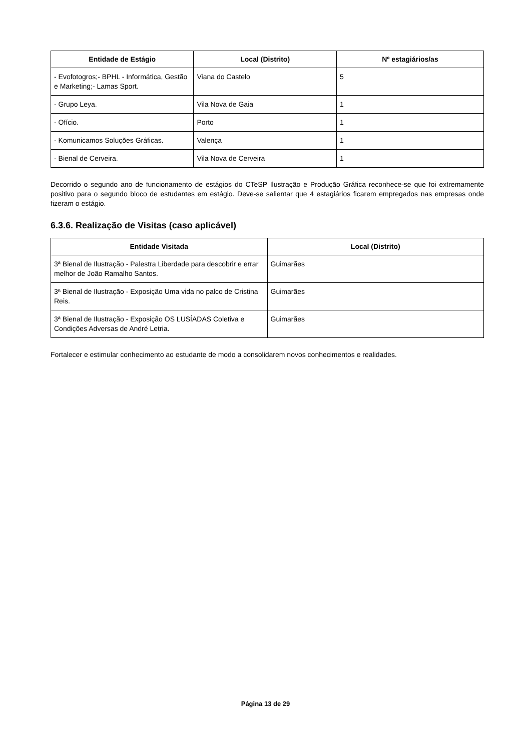| Entidade de Estágio | Local (Distrito) | Nº estagiários/as |
| --- | --- | --- |
| - Evofotogros;- BPHL - Informática, Gestão e Marketing;- Lamas Sport. | Viana do Castelo | 5 |
| - Grupo Leya. | Vila Nova de Gaia | 1 |
| - Ofício. | Porto | 1 |
| - Komunicamos Soluções Gráficas. | Valença | 1 |
| - Bienal de Cerveira. | Vila Nova de Cerveira | 1 |
Decorrido o segundo ano de funcionamento de estágios do CTeSP Ilustração e Produção Gráfica reconhece-se que foi extremamente positivo para o segundo bloco de estudantes em estágio. Deve-se salientar que 4 estagiários ficarem empregados nas empresas onde fizeram o estágio.
6.3.6. Realização de Visitas (caso aplicável)
| Entidade Visitada | Local (Distrito) |
| --- | --- |
| 3ª Bienal de Ilustração - Palestra Liberdade para descobrir e errar melhor de João Ramalho Santos. | Guimarães |
| 3ª Bienal de Ilustração - Exposição Uma vida no palco de Cristina Reis. | Guimarães |
| 3ª Bienal de Ilustração - Exposição OS LUSÍADAS Coletiva e Condições Adversas de André Letria. | Guimarães |
Fortalecer e estimular conhecimento ao estudante de modo a consolidarem novos conhecimentos e realidades.
Página 13 de 29